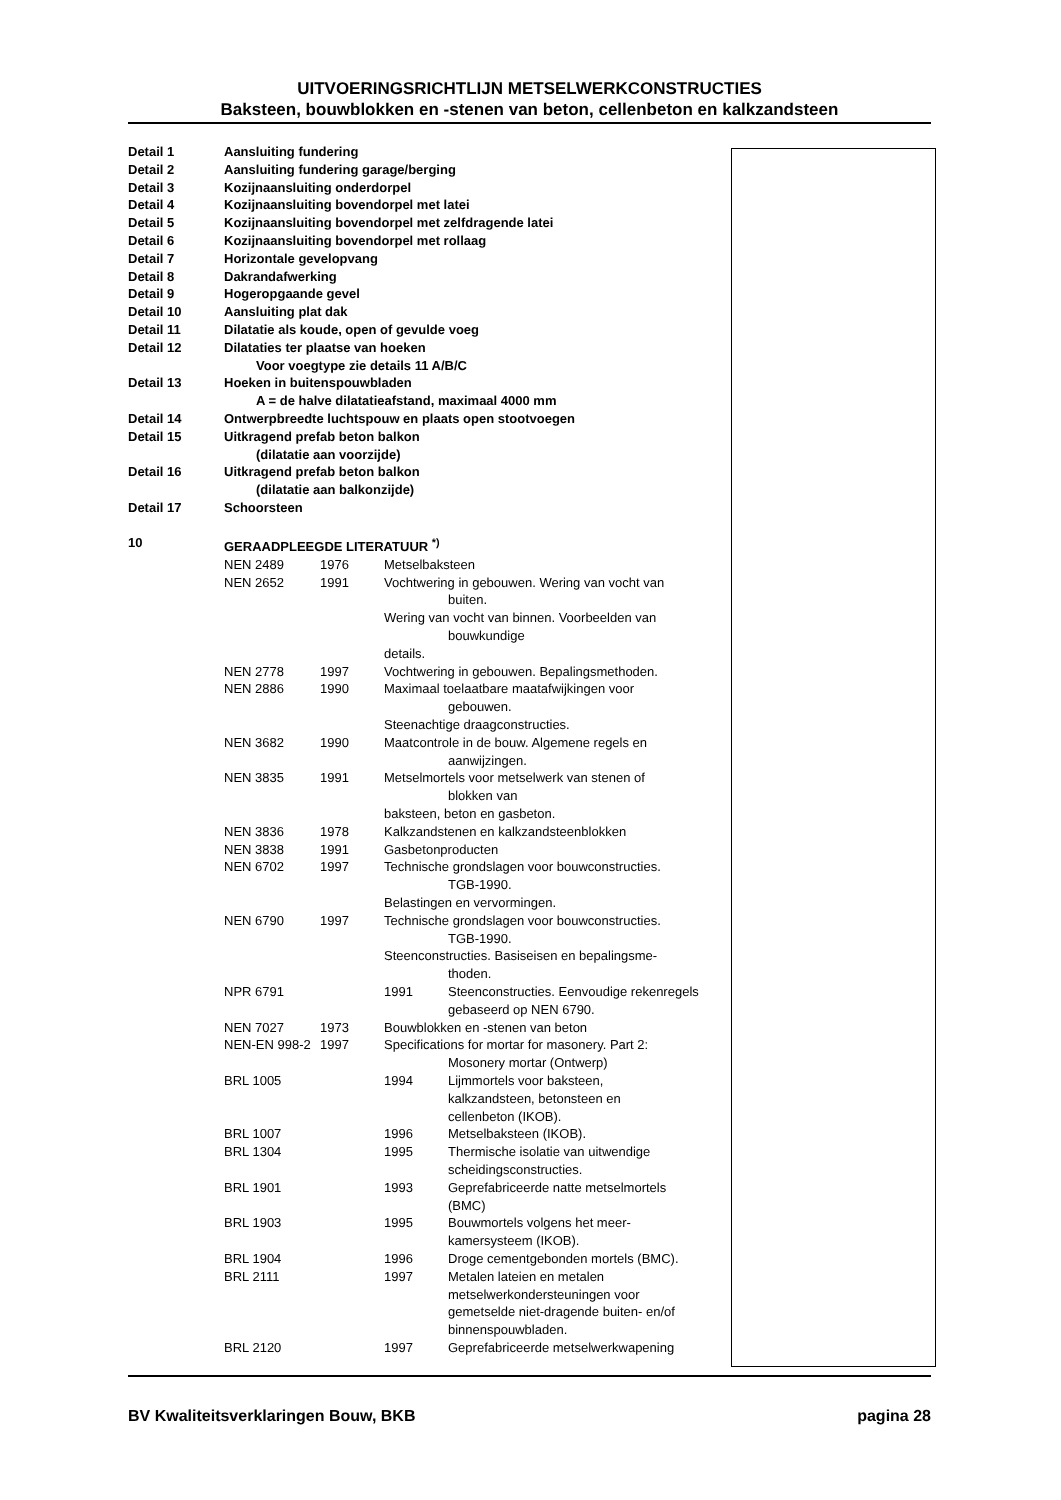UITVOERINGSRICHTLIJN METSELWERKCONSTRUCTIES
Baksteen, bouwblokken en -stenen van beton, cellenbeton en kalkzandsteen
| Detail 1 | Aansluiting fundering |
| Detail 2 | Aansluiting fundering garage/berging |
| Detail 3 | Kozijnaansluiting onderdorpel |
| Detail 4 | Kozijnaansluiting bovendorpel met latei |
| Detail 5 | Kozijnaansluiting bovendorpel met zelfdragende latei |
| Detail 6 | Kozijnaansluiting bovendorpel met rollaag |
| Detail 7 | Horizontale gevelopvang |
| Detail 8 | Dakrandafwerking |
| Detail 9 | Hogeropgaande gevel |
| Detail 10 | Aansluiting plat dak |
| Detail 11 | Dilatatie als koude, open of gevulde voeg |
| Detail 12 | Dilataties ter plaatse van hoeken |
| | Voor voegtype zie details 11 A/B/C |
| Detail 13 | Hoeken in buitenspouwbladen |
| | A = de halve dilatatieafstand, maximaal 4000 mm |
| Detail 14 | Ontwerpbreedte luchtspouw en plaats open stootvoegen |
| Detail 15 | Uitkragend prefab beton balkon |
| | (dilatatie aan voorzijde) |
| Detail 16 | Uitkragend prefab beton balkon |
| | (dilatatie aan balkonzijde) |
| Detail 17 | Schoorsteen |
| 10 | GERAADPLEEGDE LITERATUUR <sup>*)</sup> |
| NEN 2489 | 1976 | Metselbaksteen | |
| NEN 2652 | 1991 | Vochtwering in gebouwen. Wering van vocht van buiten. Wering van vocht van binnen. Voorbeelden van bouwkundige details. | |
| NEN 2778 | 1997 | Vochtwering in gebouwen. Bepalingsmethoden. | |
| NEN 2886 | 1990 | Maximaal toelaatbare maatafwijkingen voor gebouwen. Steenachtige draagconstructies. | |
| NEN 3682 | 1990 | Maatcontrole in de bouw. Algemene regels en aanwijzingen. | |
| NEN 3835 | 1991 | Metselmortels voor metselwerk van stenen of blokken van baksteen, beton en gasbeton. | |
| NEN 3836 | 1978 | Kalkzandstenen en kalkzandsteenblokken | |
| NEN 3838 | 1991 | Gasbetonproducten | |
| NEN 6702 | 1997 | Technische grondslagen voor bouwconstructies. TGB-1990. Belastingen en vervormingen. | |
| NEN 6790 | 1997 | Technische grondslagen voor bouwconstructies. TGB-1990. Steenconstructies. Basiseisen en bepalingsme- thoden. | |
| NPR 6791 | | 1991 | Steenconstructies. Eenvoudige rekenregels gebaseerd op NEN 6790. |
| NEN 7027 | 1973 | Bouwblokken en -stenen van beton | |
| NEN-EN 998-2 | 1997 | Specifications for mortar for masonery. Part 2: Mosonery mortar (Ontwerp) | |
| BRL 1005 | | 1994 | Lijmmortels voor baksteen, kalkzandsteen, betonsteen en cellenbeton (IKOB). |
| BRL 1007 | | 1996 | Metselbaksteen (IKOB). |
| BRL 1304 | | 1995 | Thermische isolatie van uitwendige scheidingsconstructies. |
| BRL 1901 | | 1993 | Geprefabriceerde natte metselmortels (BMC) |
| BRL 1903 | | 1995 | Bouwmortels volgens het meer- kamersysteem (IKOB). |
| BRL 1904 | | 1996 | Droge cementgebonden mortels (BMC). |
| BRL 2111 | | 1997 | Metalen lateien en metalen metselwerkondersteuningen voor gemetselde niet-dragende buiten- en/of binnenspouwbladen. |
| BRL 2120 | | 1997 | Geprefabriceerde metselwerkwapening |
BV Kwaliteitsverklaringen Bouw, BKB pagina 28